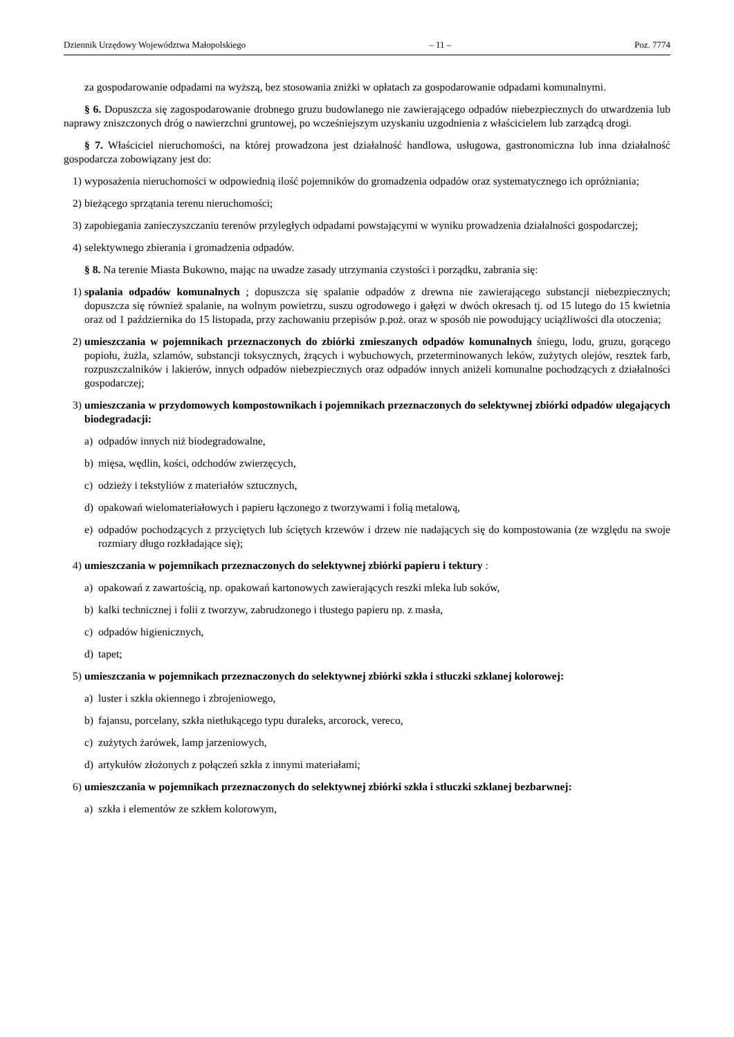Dziennik Urzędowy Województwa Małopolskiego – 11 – Poz. 7774
za gospodarowanie odpadami na wyższą, bez stosowania zniżki w opłatach za gospodarowanie odpadami komunalnymi.
§ 6. Dopuszcza się zagospodarowanie drobnego gruzu budowlanego nie zawierającego odpadów niebezpiecznych do utwardzenia lub naprawy zniszczonych dróg o nawierzchni gruntowej, po wcześniejszym uzyskaniu uzgodnienia z właścicielem lub zarządcą drogi.
§ 7. Właściciel nieruchomości, na której prowadzona jest działalność handlowa, usługowa, gastronomiczna lub inna działalność gospodarcza zobowiązany jest do:
1) wyposażenia nieruchomości w odpowiednią ilość pojemników do gromadzenia odpadów oraz systematycznego ich opróżniania;
2) bieżącego sprzątania terenu nieruchomości;
3) zapobiegania zanieczyszczaniu terenów przyległych odpadami powstającymi w wyniku prowadzenia działalności gospodarczej;
4) selektywnego zbierania i gromadzenia odpadów.
§ 8. Na terenie Miasta Bukowno, mając na uwadze zasady utrzymania czystości i porządku, zabrania się:
1) spalania odpadów komunalnych ; dopuszcza się spalanie odpadów z drewna nie zawierającego substancji niebezpiecznych; dopuszcza się również spalanie, na wolnym powietrzu, suszu ogrodowego i gałęzi w dwóch okresach tj. od 15 lutego do 15 kwietnia oraz od 1 października do 15 listopada, przy zachowaniu przepisów p.poż. oraz w sposób nie powodujący uciążliwości dla otoczenia;
2) umieszczania w pojemnikach przeznaczonych do zbiórki zmieszanych odpadów komunalnych śniegu, lodu, gruzu, gorącego popiołu, żużla, szlamów, substancji toksycznych, żrących i wybuchowych, przeterminowanych leków, zużytych olejów, resztek farb, rozpuszczalników i lakierów, innych odpadów niebezpiecznych oraz odpadów innych aniżeli komunalne pochodzących z działalności gospodarczej;
3) umieszczania w przydomowych kompostownikach i pojemnikach przeznaczonych do selektywnej zbiórki odpadów ulegających biodegradacji:
a) odpadów innych niż biodegradowalne,
b) mięsa, wędlin, kości, odchodów zwierzęcych,
c) odzieży i tekstyliów z materiałów sztucznych,
d) opakowań wielomateriałowych i papieru łączonego z tworzywami i folią metalową,
e) odpadów pochodzących z przyciętych lub ściętych krzewów i drzew nie nadających się do kompostowania (ze względu na swoje rozmiary długo rozkładające się);
4) umieszczania w pojemnikach przeznaczonych do selektywnej zbiórki papieru i tektury :
a) opakowań z zawartością, np. opakowań kartonowych zawierających reszki mleka lub soków,
b) kalki technicznej i folii z tworzyw, zabrudzonego i tłustego papieru np. z masła,
c) odpadów higienicznych,
d) tapet;
5) umieszczania w pojemnikach przeznaczonych do selektywnej zbiórki szkła i stłuczki szklanej kolorowej:
a) luster i szkła okiennego i zbrojeniowego,
b) fajansu, porcelany, szkła nietłukącego typu duraleks, arcorock, vereco,
c) zużytych żarówek, lamp jarzeniowych,
d) artykułów złożonych z połączeń szkła z innymi materiałami;
6) umieszczania w pojemnikach przeznaczonych do selektywnej zbiórki szkła i stłuczki szklanej bezbarwnej:
a) szkła i elementów ze szkłem kolorowym,